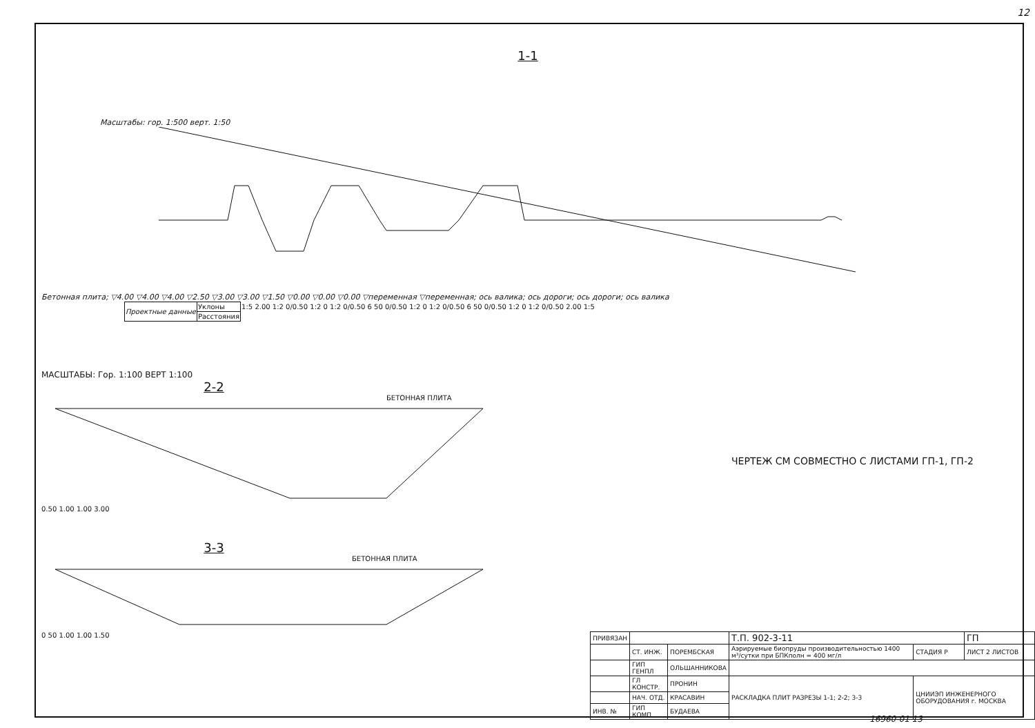12
1-1
Масштабы: гор. 1:500 верт. 1:50
Бетонная плита; ▽4.00 ▽4.00 ▽4.00 ▽2.50 ▽3.00 ▽3.00 ▽1.50 ▽0.00 ▽0.00 ▽0.00 ▽переменная ▽переменная; ось валика; ось дороги; ось дороги; ось валика
| Проектные данные | Уклоны | 1:5 2.00 1:2 0/0.50 1:2 0 1:2 0/0.50 6 50 0/0.50 1:2 0 1:2 0/0.50 6 50 0/0.50 1:2 0 1:2 0/0.50 2.00 1:5 |
| | Расстояния | |
МАСШТАБЫ: Гор. 1:100 ВЕРТ 1:100
2-2
БЕТОННАЯ ПЛИТА
0.50 1.00 1.00 3.00
3-3
БЕТОННАЯ ПЛИТА
0 50 1.00 1.00 1.50
ЧЕРТЕЖ СМ СОВМЕСТНО С ЛИСТАМИ ГП-1, ГП-2
| ПРИВЯЗАН | | | Т.П. 902-3-11 | | ГП |
| | СТ. ИНЖ. | ПОРЕМБСКАЯ | Аэрируемые биопруды производительностью 1400 м³/сутки при БПКполн = 400 мг/л | СТАДИЯ Р | ЛИСТ 2 ЛИСТОВ |
| | ГИП ГЕНПЛ | ОЛЬШАННИКОВА | | | |
| | ГЛ КОНСТР. | ПРОНИН | РАСКЛАДКА ПЛИТ РАЗРЕЗЫ 1-1; 2-2; 3-3 | ЦНИИЭП ИНЖЕНЕРНОГО ОБОРУДОВАНИЯ г. МОСКВА | |
| | НАЧ. ОТД. | КРАСАВИН | | | |
| ИНВ. № | ГИП КОМП. | БУДАЕВА | | | |
16960-01 13